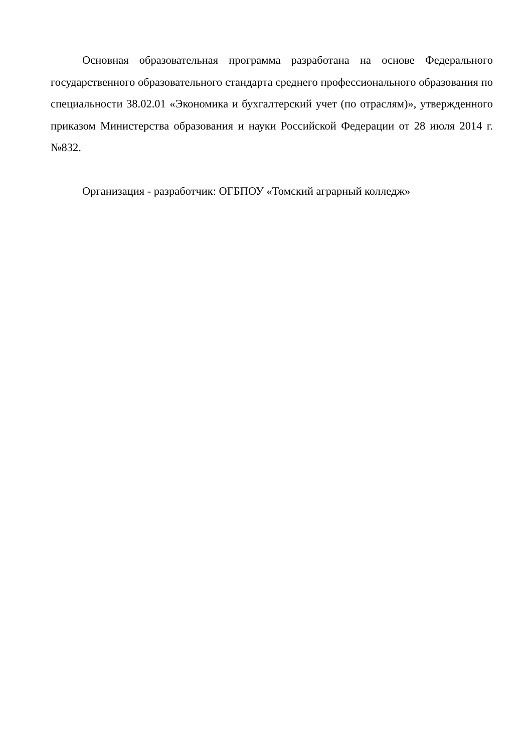Основная образовательная программа разработана на основе Федерального государственного образовательного стандарта среднего профессионального образования по специальности 38.02.01 «Экономика и бухгалтерский учет (по отраслям)», утвержденного приказом Министерства образования и науки Российской Федерации от 28 июля 2014 г. №832.
Организация - разработчик: ОГБПОУ «Томский аграрный колледж»